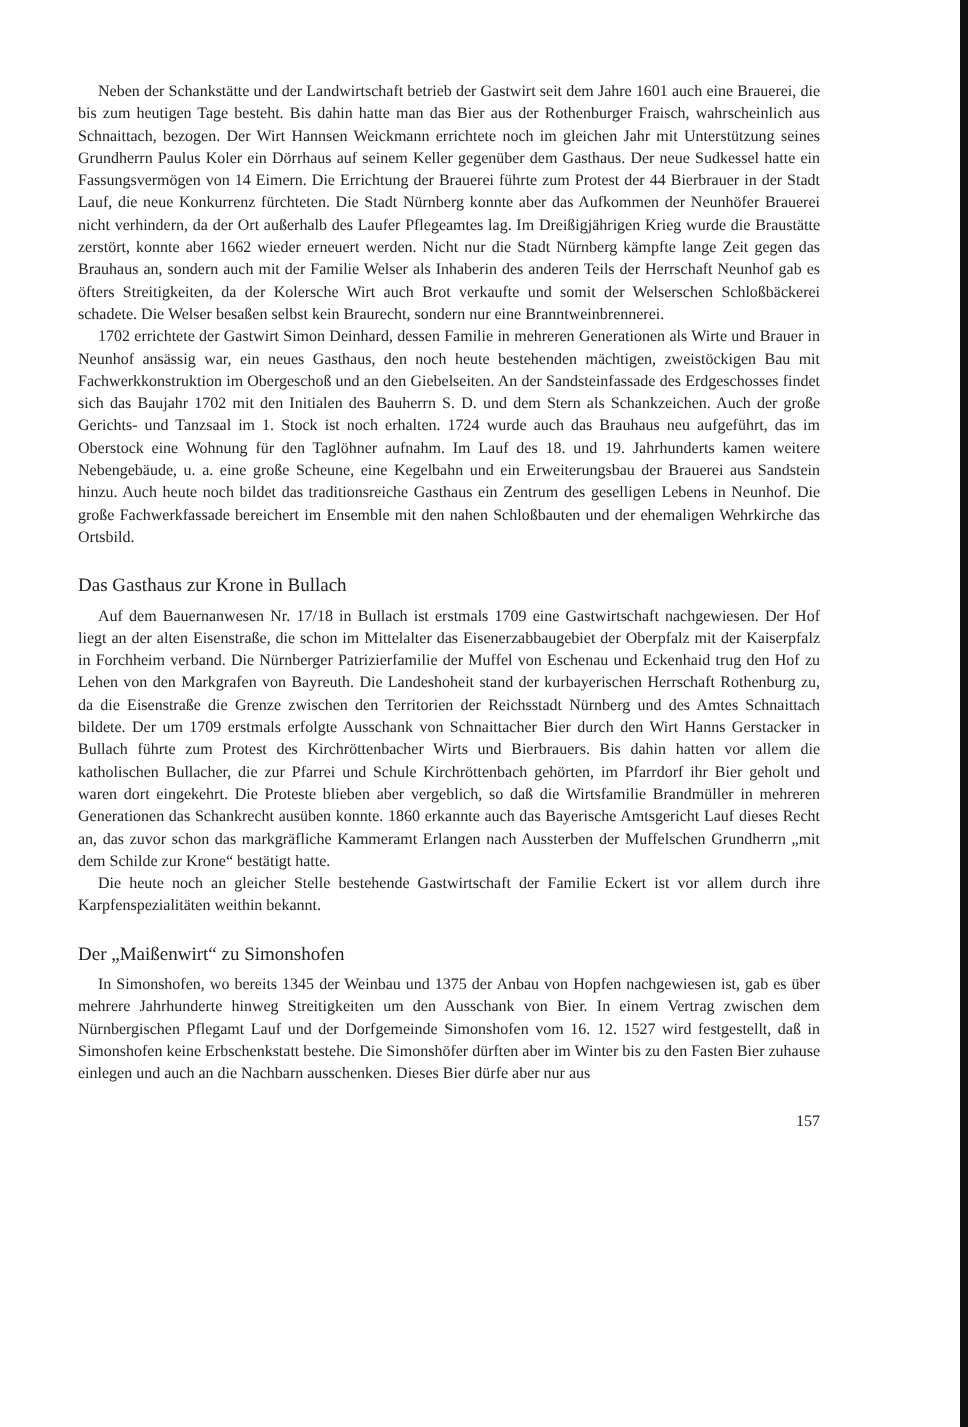Neben der Schankstätte und der Landwirtschaft betrieb der Gastwirt seit dem Jahre 1601 auch eine Brauerei, die bis zum heutigen Tage besteht. Bis dahin hatte man das Bier aus der Rothenburger Fraisch, wahrscheinlich aus Schnaittach, bezogen. Der Wirt Hannsen Weickmann errichtete noch im gleichen Jahr mit Unterstützung seines Grundherrn Paulus Koler ein Dörrhaus auf seinem Keller gegenüber dem Gasthaus. Der neue Sudkessel hatte ein Fassungsvermögen von 14 Eimern. Die Errichtung der Brauerei führte zum Protest der 44 Bierbrauer in der Stadt Lauf, die neue Konkurrenz fürchteten. Die Stadt Nürnberg konnte aber das Aufkommen der Neunhöfer Brauerei nicht verhindern, da der Ort außerhalb des Laufer Pflegeamtes lag. Im Dreißigjährigen Krieg wurde die Braustätte zerstört, konnte aber 1662 wieder erneuert werden. Nicht nur die Stadt Nürnberg kämpfte lange Zeit gegen das Brauhaus an, sondern auch mit der Familie Welser als Inhaberin des anderen Teils der Herrschaft Neunhof gab es öfters Streitigkeiten, da der Kolersche Wirt auch Brot verkaufte und somit der Welserschen Schloßbäckerei schadete. Die Welser besaßen selbst kein Braurecht, sondern nur eine Branntweinbrennerei.
1702 errichtete der Gastwirt Simon Deinhard, dessen Familie in mehreren Generationen als Wirte und Brauer in Neunhof ansässig war, ein neues Gasthaus, den noch heute bestehenden mächtigen, zweistöckigen Bau mit Fachwerkkonstruktion im Obergeschoß und an den Giebelseiten. An der Sandsteinfassade des Erdgeschosses findet sich das Baujahr 1702 mit den Initialen des Bauherrn S. D. und dem Stern als Schankzeichen. Auch der große Gerichts- und Tanzsaal im 1. Stock ist noch erhalten. 1724 wurde auch das Brauhaus neu aufgeführt, das im Oberstock eine Wohnung für den Taglöhner aufnahm. Im Lauf des 18. und 19. Jahrhunderts kamen weitere Nebengebäude, u. a. eine große Scheune, eine Kegelbahn und ein Erweiterungsbau der Brauerei aus Sandstein hinzu. Auch heute noch bildet das traditionsreiche Gasthaus ein Zentrum des geselligen Lebens in Neunhof. Die große Fachwerkfassade bereichert im Ensemble mit den nahen Schloßbauten und der ehemaligen Wehrkirche das Ortsbild.
Das Gasthaus zur Krone in Bullach
Auf dem Bauernanwesen Nr. 17/18 in Bullach ist erstmals 1709 eine Gastwirtschaft nachgewiesen. Der Hof liegt an der alten Eisenstraße, die schon im Mittelalter das Eisenerzabbaugebiet der Oberpfalz mit der Kaiserpfalz in Forchheim verband. Die Nürnberger Patrizierfamilie der Muffel von Eschenau und Eckenhaid trug den Hof zu Lehen von den Markgrafen von Bayreuth. Die Landeshoheit stand der kurbayerischen Herrschaft Rothenburg zu, da die Eisenstraße die Grenze zwischen den Territorien der Reichsstadt Nürnberg und des Amtes Schnaittach bildete. Der um 1709 erstmals erfolgte Ausschank von Schnaittacher Bier durch den Wirt Hanns Gerstacker in Bullach führte zum Protest des Kirchröttenbacher Wirts und Bierbrauers. Bis dahin hatten vor allem die katholischen Bullacher, die zur Pfarrei und Schule Kirchröttenbach gehörten, im Pfarrdorf ihr Bier geholt und waren dort eingekehrt. Die Proteste blieben aber vergeblich, so daß die Wirtsfamilie Brandmüller in mehreren Generationen das Schankrecht ausüben konnte. 1860 erkannte auch das Bayerische Amtsgericht Lauf dieses Recht an, das zuvor schon das markgräfliche Kammeramt Erlangen nach Aussterben der Muffelschen Grundherrn „mit dem Schilde zur Krone“ bestätigt hatte.
Die heute noch an gleicher Stelle bestehende Gastwirtschaft der Familie Eckert ist vor allem durch ihre Karpfenspezialitäten weithin bekannt.
Der „Maißenwirt“ zu Simonshofen
In Simonshofen, wo bereits 1345 der Weinbau und 1375 der Anbau von Hopfen nachgewiesen ist, gab es über mehrere Jahrhunderte hinweg Streitigkeiten um den Ausschank von Bier. In einem Vertrag zwischen dem Nürnbergischen Pflegamt Lauf und der Dorfgemeinde Simonshofen vom 16. 12. 1527 wird festgestellt, daß in Simonshofen keine Erbschenkstatt bestehe. Die Simonshöfer dürften aber im Winter bis zu den Fasten Bier zuhause einlegen und auch an die Nachbarn ausschenken. Dieses Bier dürfe aber nur aus
157